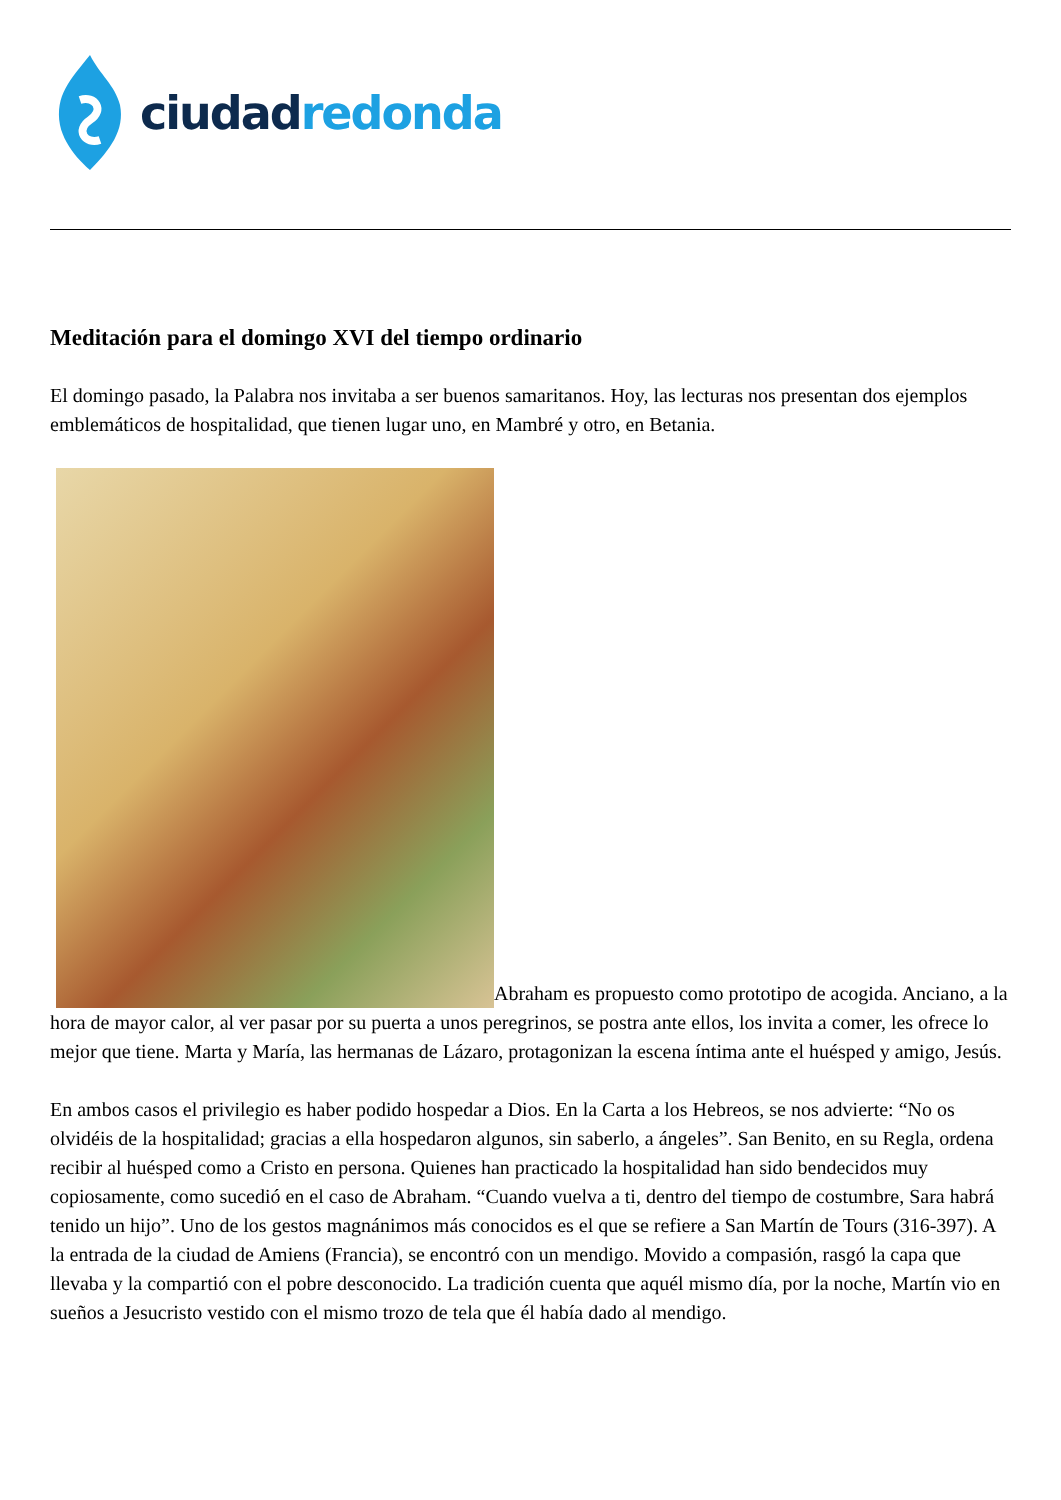ciudad redonda
Meditación para el domingo XVI del tiempo ordinario
El domingo pasado, la Palabra nos invitaba a ser buenos samaritanos. Hoy, las lecturas nos presentan dos ejemplos emblemáticos de hospitalidad, que tienen lugar uno, en Mambré y otro, en Betania.
Abraham es propuesto como prototipo de acogida. Anciano, a la hora de mayor calor, al ver pasar por su puerta a unos peregrinos, se postra ante ellos, los invita a comer, les ofrece lo mejor que tiene. Marta y María, las hermanas de Lázaro, protagonizan la escena íntima ante el huésped y amigo, Jesús.
En ambos casos el privilegio es haber podido hospedar a Dios. En la Carta a los Hebreos, se nos advierte: “No os olvidéis de la hospitalidad; gracias a ella hospedaron algunos, sin saberlo, a ángeles”. San Benito, en su Regla, ordena recibir al huésped como a Cristo en persona. Quienes han practicado la hospitalidad han sido bendecidos muy copiosamente, como sucedió en el caso de Abraham. “Cuando vuelva a ti, dentro del tiempo de costumbre, Sara habrá tenido un hijo”. Uno de los gestos magnánimos más conocidos es el que se refiere a San Martín de Tours (316-397). A la entrada de la ciudad de Amiens (Francia), se encontró con un mendigo. Movido a compasión, rasgó la capa que llevaba y la compartió con el pobre desconocido. La tradición cuenta que aquél mismo día, por la noche, Martín vio en sueños a Jesucristo vestido con el mismo trozo de tela que él había dado al mendigo.